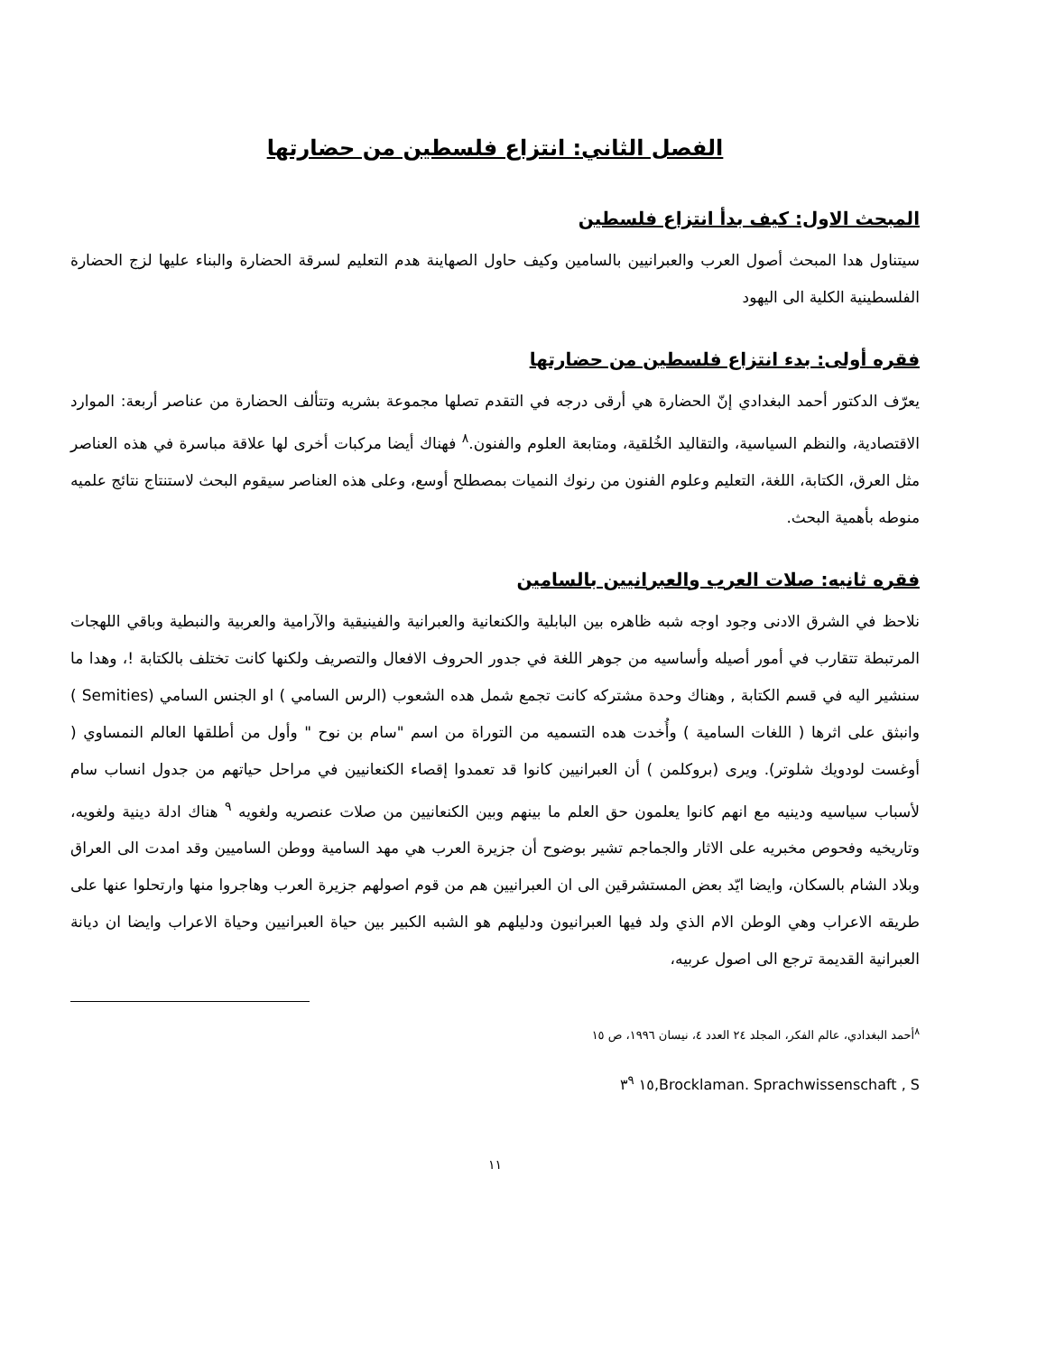الفصل الثاني: انتزاع فلسطين من حضارتها
المبحث الاول: كيف بدأ انتزاع فلسطين
سيتناول هدا المبحث أصول العرب والعبرانيين بالسامين وكيف حاول الصهاينة هدم التعليم لسرقة الحضارة والبناء عليها لزج الحضارة الفلسطينية الكلية الى اليهود
فقره أولى: بدء انتزاع فلسطين من حضارتها
يعرّف الدكتور أحمد البغدادي إنّ الحضارة هي أرقى درجه في التقدم تصلها مجموعة بشريه وتتألف الحضارة من عناصر أربعة: الموارد الاقتصادية، والنظم السياسية، والتقاليد الخُلقية، ومتابعة العلوم والفنون.<sup>٨</sup> فهناك أيضا مركبات أخرى لها علاقة مباسرة في هذه العناصر مثل العرق، الكتابة، اللغة، التعليم وعلوم الفنون من رنوك النميات بمصطلح أوسع، وعلى هذه العناصر سيقوم البحث لاستنتاج نتائج علميه منوطه بأهمية البحث.
فقره ثانيه: صلات العرب والعبرانيين بالسامين
نلاحظ في الشرق الادنى وجود اوجه شبه ظاهره بين البابلية والكنعانية والعبرانية والفينيقية والآرامية والعربية والنبطية وباقي اللهجات المرتبطة تتقارب في أمور أصيله وأساسيه من جوهر اللغة في جدور الحروف الافعال والتصريف ولكنها كانت تختلف بالكتابة !، وهدا ما سنشير اليه في قسم الكتابة , وهناك وحدة مشتركه كانت تجمع شمل هده الشعوب (الرس السامي ) او الجنس السامي (Semities ) وانبثق على اثرها ( اللغات السامية ) وأُخدت هده التسميه من التوراة من اسم "سام بن نوح " وأول من أطلقها العالم النمساوي ( أوغست لودويك شلوتر). ويرى (بروكلمن ) أن العبرانيين كانوا قد تعمدوا إقصاء الكنعانيين في مراحل حياتهم من جدول انساب سام لأسباب سياسيه ودينيه مع انهم كانوا يعلمون حق العلم ما بينهم وبين الكنعانيين من صلات عنصريه ولغويه <sup>٩</sup> هناك ادلة دينية ولغويه، وتاريخيه وفحوص مخبريه على الاثار والجماجم تشير بوضوح أن جزيرة العرب هي مهد السامية ووطن الساميين وقد امدت الى العراق وبلاد الشام بالسكان، وايضا ايّد بعض المستشرقين الى ان العبرانيين هم من قوم اصولهم جزيرة العرب وهاجروا منها وارتحلوا عنها على طريقه الاعراب وهي الوطن الام الذي ولد فيها العبرانيون ودليلهم هو الشبه الكبير بين حياة العبرانيين وحياة الاعراب وايضا ان ديانة العبرانية القديمة ترجع الى اصول عربيه،
<sup>٨</sup> أحمد البغدادي، عالم الفكر، المجلد ٢٤ العدد ٤، نيسان ١٩٩٦، ص ١٥
Brocklaman. Sprachwissenschaft , S,١٥ ٣<sup>٩</sup>
١١